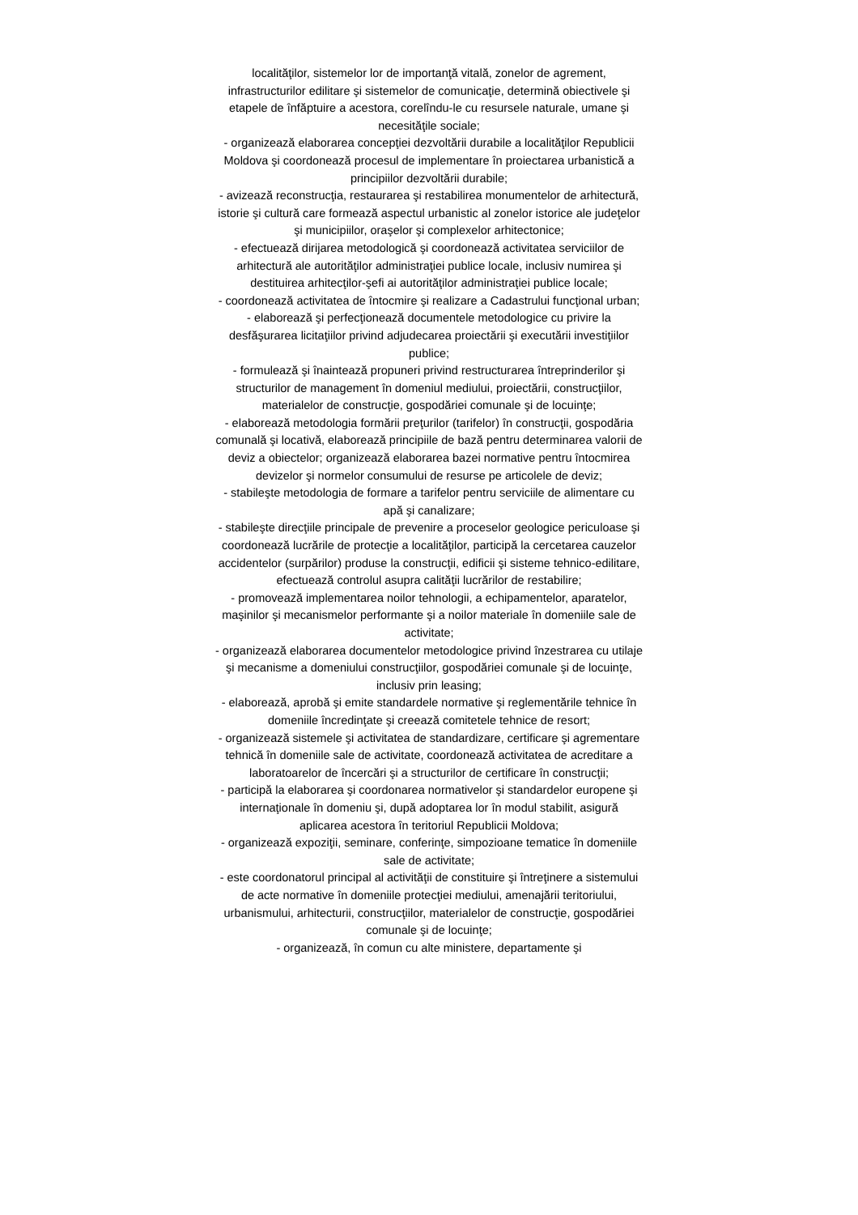localităţilor, sistemelor lor de importanţă vitală, zonelor de agrement, infrastructurilor edilitare şi sistemelor de comunicaţie, determină obiectivele şi etapele de înfăptuire a acestora, corelîndu-le cu resursele naturale, umane şi necesităţile sociale;
- organizează elaborarea concepţiei dezvoltării durabile a localităţilor Republicii Moldova şi coordonează procesul de implementare în proiectarea urbanistică a principiilor dezvoltării durabile;
- avizează reconstrucţia, restaurarea şi restabilirea monumentelor de arhitectură, istorie şi cultură care formează aspectul urbanistic al zonelor istorice ale judeţelor şi municipiilor, oraşelor şi complexelor arhitectonice;
- efectuează dirijarea metodologică şi coordonează activitatea serviciilor de arhitectură ale autorităţilor administraţiei publice locale, inclusiv numirea şi destituirea arhitecţilor-şefi ai autorităţilor administraţiei publice locale;
- coordonează activitatea de întocmire şi realizare a Cadastrului funcţional urban;
- elaborează şi perfecţionează documentele metodologice cu privire la desfăşurarea licitaţiilor privind adjudecarea proiectării şi executării investiţiilor publice;
- formulează şi înaintează propuneri privind restructurarea întreprinderilor şi structurilor de management în domeniul mediului, proiectării, construcţiilor, materialelor de construcţie, gospodăriei comunale şi de locuinţe;
- elaborează metodologia formării preţurilor (tarifelor) în construcţii, gospodăria comunală şi locativă, elaborează principiile de bază pentru determinarea valorii de deviz a obiectelor; organizează elaborarea bazei normative pentru întocmirea devizelor şi normelor consumului de resurse pe articolele de deviz;
- stabileşte metodologia de formare a tarifelor pentru serviciile de alimentare cu apă şi canalizare;
- stabileşte direcţiile principale de prevenire a proceselor geologice periculoase şi coordonează lucrările de protecţie a localităţilor, participă la cercetarea cauzelor accidentelor (surpărilor) produse la construcţii, edificii şi sisteme tehnico-edilitare, efectuează controlul asupra calităţii lucrărilor de restabilire;
- promovează implementarea noilor tehnologii, a echipamentelor, aparatelor, maşinilor şi mecanismelor performante şi a noilor materiale în domeniile sale de activitate;
- organizează elaborarea documentelor metodologice privind înzestrarea cu utilaje şi mecanisme a domeniului construcţiilor, gospodăriei comunale şi de locuinţe, inclusiv prin leasing;
- elaborează, aprobă şi emite standardele normative şi reglementările tehnice în domeniile încredinţate şi creează comitetele tehnice de resort;
- organizează sistemele şi activitatea de standardizare, certificare şi agrementare tehnică în domeniile sale de activitate, coordonează activitatea de acreditare a laboratoarelor de încercări şi a structurilor de certificare în construcţii;
- participă la elaborarea şi coordonarea normativelor şi standardelor europene şi internaţionale în domeniu şi, după adoptarea lor în modul stabilit, asigură aplicarea acestora în teritoriul Republicii Moldova;
- organizează expoziţii, seminare, conferinţe, simpozioane tematice în domeniile sale de activitate;
- este coordonatorul principal al activităţii de constituire şi întreţinere a sistemului de acte normative în domeniile protecţiei mediului, amenajării teritoriului, urbanismului, arhitecturii, construcţiilor, materialelor de construcţie, gospodăriei comunale şi de locuinţe;
- organizează, în comun cu alte ministere, departamente şi